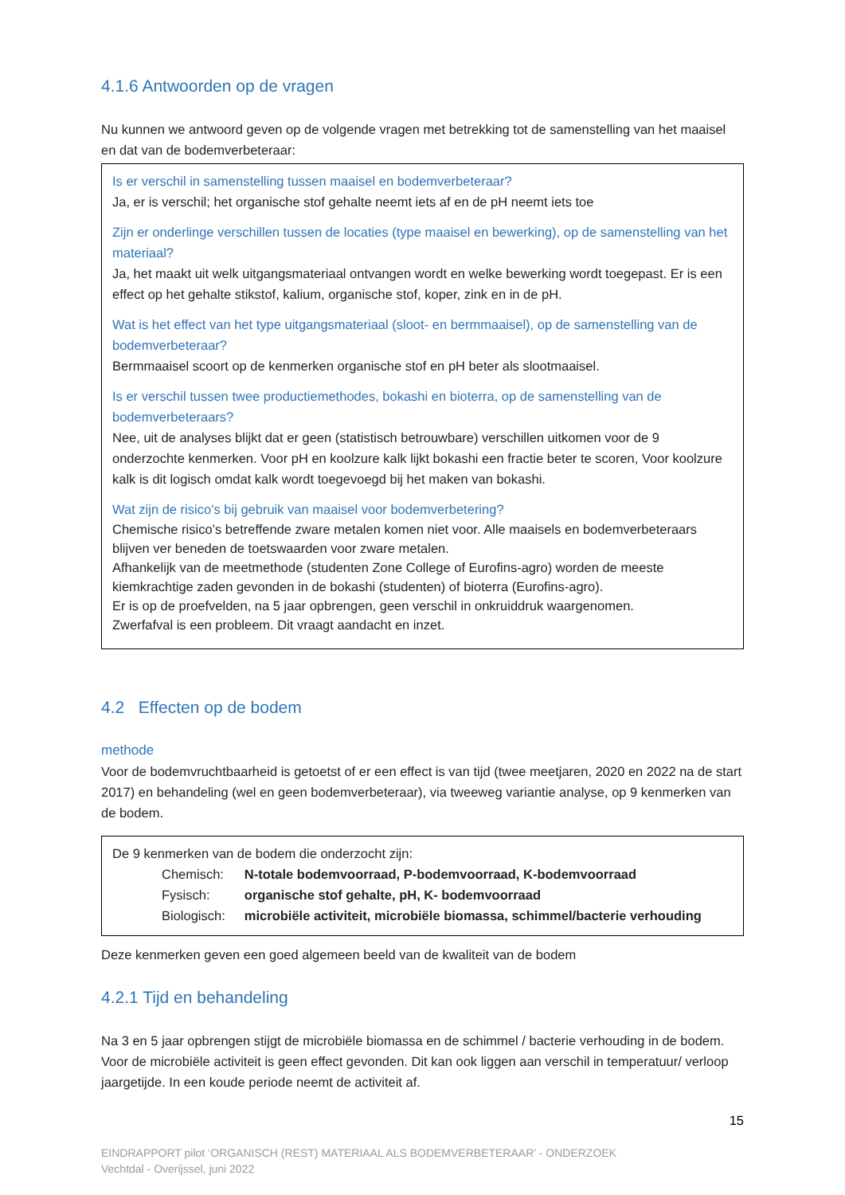4.1.6 Antwoorden op de vragen
Nu kunnen we antwoord geven op de volgende vragen met betrekking tot de samenstelling van het maaisel en dat van de bodemverbeteraar:
Is er verschil in samenstelling tussen maaisel en bodemverbeteraar?
Ja, er is verschil; het organische stof gehalte neemt iets af en de pH neemt iets toe
Zijn er onderlinge verschillen tussen de locaties (type maaisel en bewerking), op de samenstelling van het materiaal?
Ja, het maakt uit welk uitgangsmateriaal ontvangen wordt en welke bewerking wordt toegepast. Er is een effect op het gehalte stikstof, kalium, organische stof, koper, zink en in de pH.
Wat is het effect van het type uitgangsmateriaal (sloot- en bermmaaisel), op de samenstelling van de bodemverbeteraar?
Bermmaaisel scoort op de kenmerken organische stof en pH beter als slootmaaisel.
Is er verschil tussen twee productiemethodes, bokashi en bioterra, op de samenstelling van de bodemverbeteraars?
Nee, uit de analyses blijkt dat er geen (statistisch betrouwbare) verschillen uitkomen voor de 9 onderzochte kenmerken. Voor pH en koolzure kalk lijkt bokashi een fractie beter te scoren, Voor koolzure kalk is dit logisch omdat kalk wordt toegevoegd bij het maken van bokashi.
Wat zijn de risico’s bij gebruik van maaisel voor bodemverbetering?
Chemische risico’s betreffende zware metalen komen niet voor. Alle maaisels en bodemverbeteraars blijven ver beneden de toetswaarden voor zware metalen.
Afhankelijk van de meetmethode (studenten Zone College of Eurofins-agro) worden de meeste kiemkrachtige zaden gevonden in de bokashi (studenten) of bioterra (Eurofins-agro).
Er is op de proefvelden, na 5 jaar opbrengen, geen verschil in onkruiddruk waargenomen.
Zwerfafval is een probleem. Dit vraagt aandacht en inzet.
4.2 Effecten op de bodem
methode
Voor de bodemvruchtbaarheid is getoetst of er een effect is van tijd (twee meetjaren, 2020 en 2022 na de start 2017) en behandeling (wel en geen bodemverbeteraar), via tweeweg variantie analyse, op 9 kenmerken van de bodem.
De 9 kenmerken van de bodem die onderzocht zijn:
| Chemisch: | N-totale bodemvoorraad, P-bodemvoorraad, K-bodemvoorraad |
| Fysisch: | organische stof gehalte, pH, K- bodemvoorraad |
| Biologisch: | microbiële activiteit, microbiële biomassa, schimmel/bacterie verhouding |
Deze kenmerken geven een goed algemeen beeld van de kwaliteit van de bodem
4.2.1 Tijd en behandeling
Na 3 en 5 jaar opbrengen stijgt de microbiële biomassa en de schimmel / bacterie verhouding in de bodem. Voor de microbiële activiteit is geen effect gevonden. Dit kan ook liggen aan verschil in temperatuur/ verloop jaargetijde. In een koude periode neemt de activiteit af.
15
EINDRAPPORT pilot ‘ORGANISCH (REST) MATERIAAL ALS BODEMVERBETERAAR’ - ONDERZOEK
Vechtdal - Overijssel, juni 2022